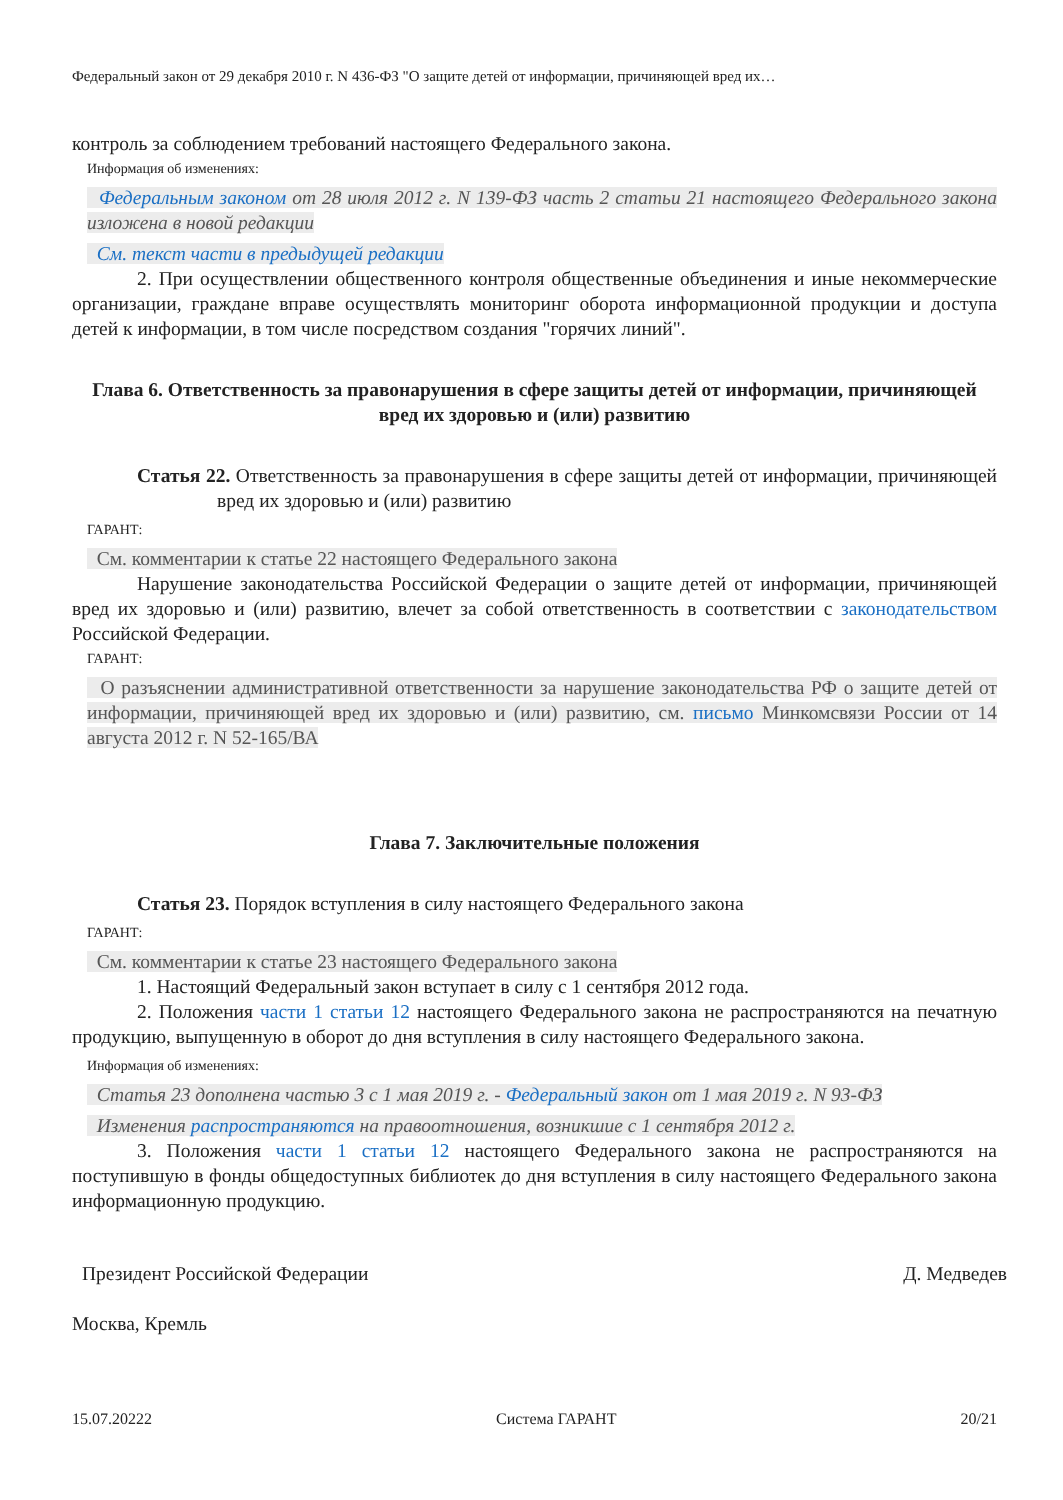Федеральный закон от 29 декабря 2010 г. N 436-ФЗ "О защите детей от информации, причиняющей вред их…
контроль за соблюдением требований настоящего Федерального закона.
Информация об изменениях:
Федеральным законом от 28 июля 2012 г. N 139-ФЗ часть 2 статьи 21 настоящего Федерального закона изложена в новой редакции
См. текст части в предыдущей редакции
2. При осуществлении общественного контроля общественные объединения и иные некоммерческие организации, граждане вправе осуществлять мониторинг оборота информационной продукции и доступа детей к информации, в том числе посредством создания "горячих линий".
Глава 6. Ответственность за правонарушения в сфере защиты детей от информации, причиняющей вред их здоровью и (или) развитию
Статья 22. Ответственность за правонарушения в сфере защиты детей от информации, причиняющей вред их здоровью и (или) развитию
ГАРАНТ:
См. комментарии к статье 22 настоящего Федерального закона
Нарушение законодательства Российской Федерации о защите детей от информации, причиняющей вред их здоровью и (или) развитию, влечет за собой ответственность в соответствии с законодательством Российской Федерации.
ГАРАНТ:
О разъяснении административной ответственности за нарушение законодательства РФ о защите детей от информации, причиняющей вред их здоровью и (или) развитию, см. письмо Минкомсвязи России от 14 августа 2012 г. N 52-165/ВА
Глава 7. Заключительные положения
Статья 23. Порядок вступления в силу настоящего Федерального закона
ГАРАНТ:
См. комментарии к статье 23 настоящего Федерального закона
1. Настоящий Федеральный закон вступает в силу с 1 сентября 2012 года.
2. Положения части 1 статьи 12 настоящего Федерального закона не распространяются на печатную продукцию, выпущенную в оборот до дня вступления в силу настоящего Федерального закона.
Информация об изменениях:
Статья 23 дополнена частью 3 с 1 мая 2019 г. - Федеральный закон от 1 мая 2019 г. N 93-ФЗ
Изменения распространяются на правоотношения, возникшие с 1 сентября 2012 г.
3. Положения части 1 статьи 12 настоящего Федерального закона не распространяются на поступившую в фонды общедоступных библиотек до дня вступления в силу настоящего Федерального закона информационную продукцию.
Президент Российской Федерации Д. Медведев
Москва, Кремль
15.07.20222 Система ГАРАНТ 20/21